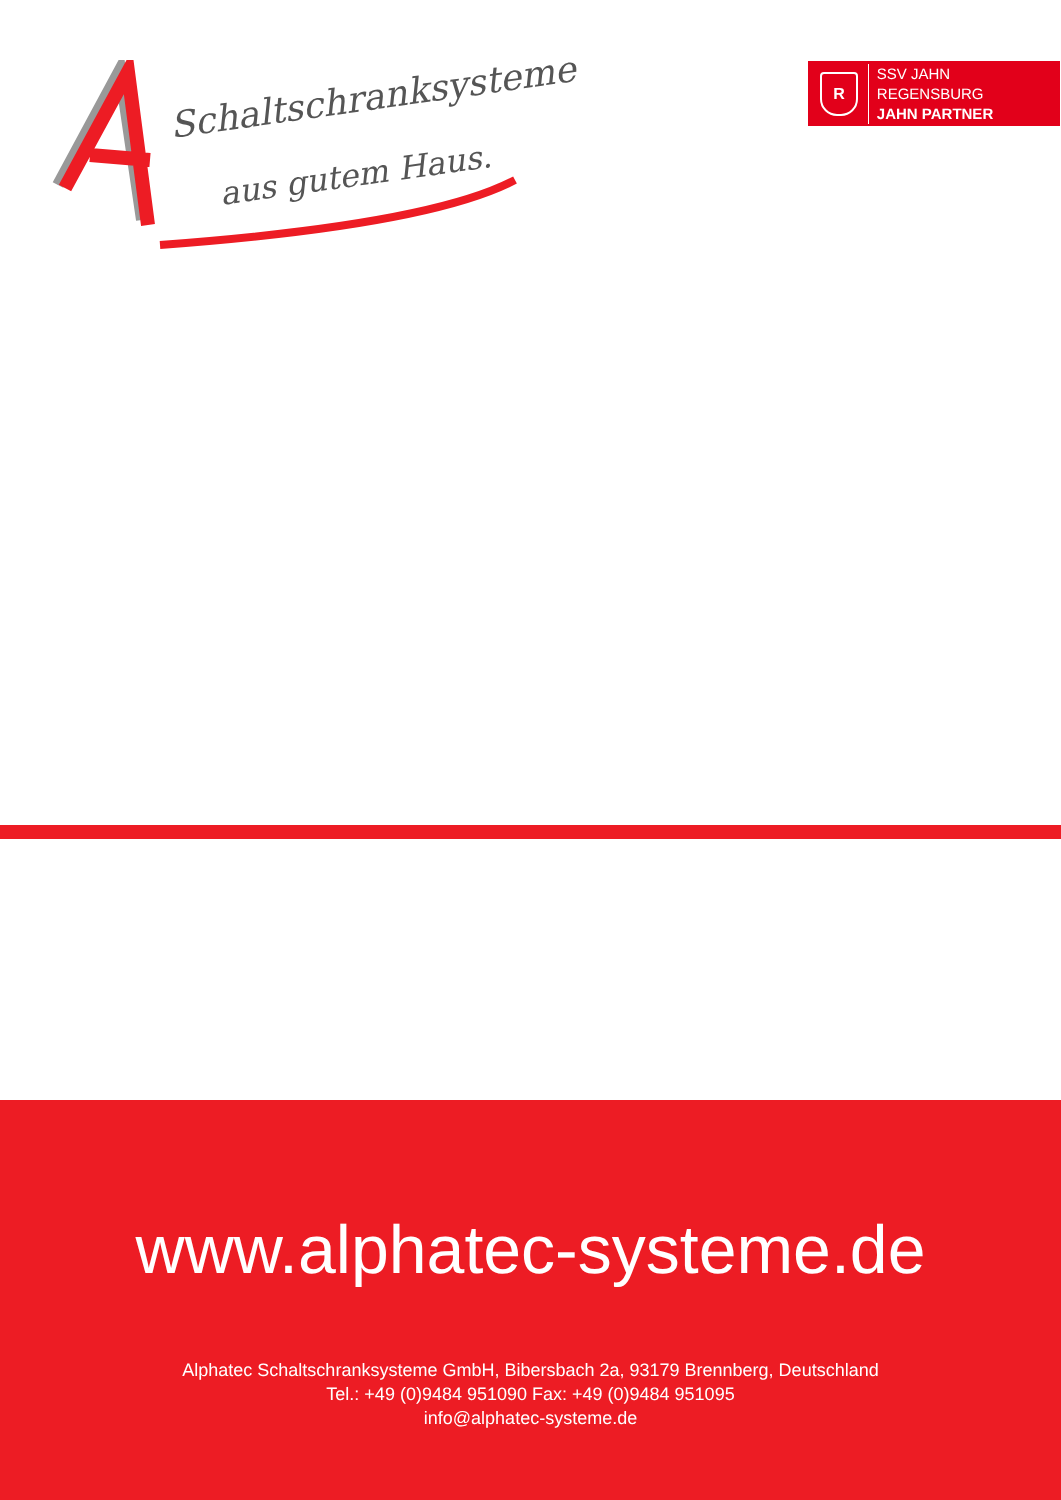Schaltschranksysteme
aus gutem Haus.
R
SSV JAHN REGENSBURG
JAHN PARTNER
www.alphatec-systeme.de
Alphatec Schaltschranksysteme GmbH, Bibersbach 2a, 93179 Brennberg, Deutschland
Tel.: +49 (0)9484 951090 Fax: +49 (0)9484 951095
info@alphatec-systeme.de